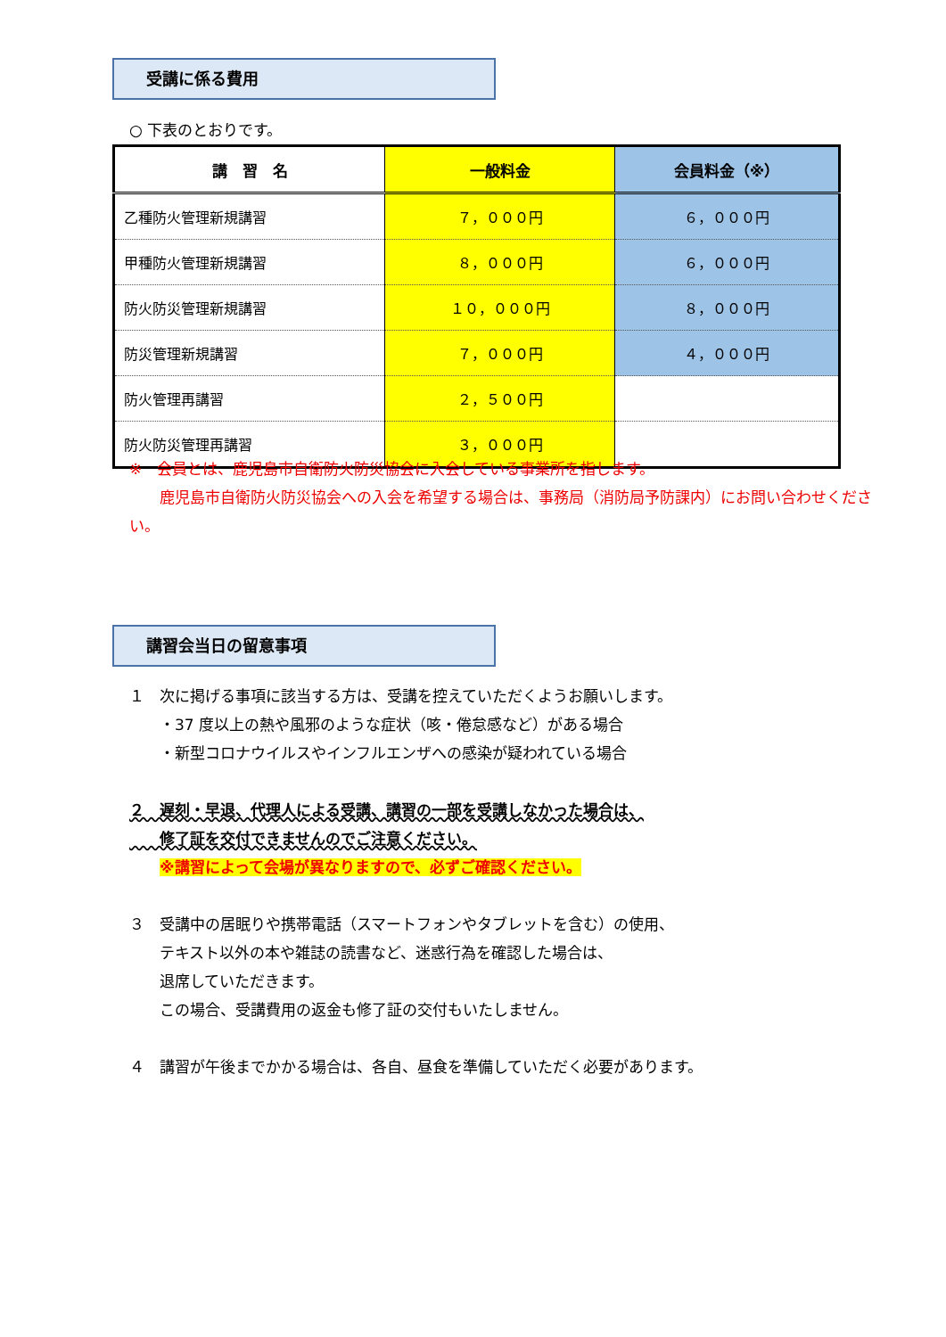受講に係る費用
○ 下表のとおりです。
| 講 習 名 | 一般料金 | 会員料金（※） |
| --- | --- | --- |
| 乙種防火管理新規講習 | ７，０００円 | ６，０００円 |
| 甲種防火管理新規講習 | ８，０００円 | ６，０００円 |
| 防火防災管理新規講習 | １０，０００円 | ８，０００円 |
| 防災管理新規講習 | ７，０００円 | ４，０００円 |
| 防火管理再講習 | ２，５００円 | |
| 防火防災管理再講習 | ３，０００円 | |
※　会員とは、鹿児島市自衛防火防災協会に入会している事業所を指します。
　　鹿児島市自衛防火防災協会への入会を希望する場合は、事務局（消防局予防課内）にお問い合わせください。
講習会当日の留意事項
１　次に掲げる事項に該当する方は、受講を控えていただくようお願いします。
　　・37 度以上の熱や風邪のような症状（咳・倦怠感など）がある場合
　　・新型コロナウイルスやインフルエンザへの感染が疑われている場合
２　遅刻・早退、代理人による受講、講習の一部を受講しなかった場合は、
　　修了証を交付できませんのでご注意ください。
　　※講習によって会場が異なりますので、必ずご確認ください。
３　受講中の居眠りや携帯電話（スマートフォンやタブレットを含む）の使用、
　　テキスト以外の本や雑誌の読書など、迷惑行為を確認した場合は、
　　退席していただきます。
　　この場合、受講費用の返金も修了証の交付もいたしません。
４　講習が午後までかかる場合は、各自、昼食を準備していただく必要があります。